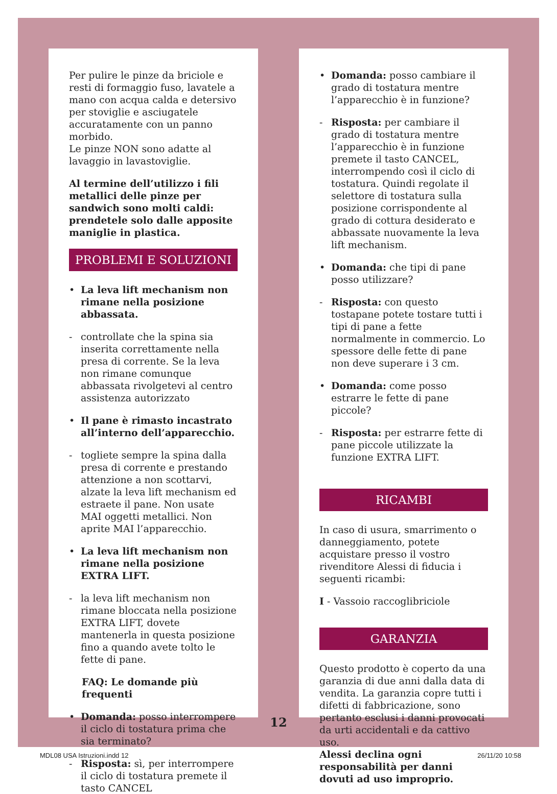Per pulire le pinze da briciole e resti di formaggio fuso, lavatele a mano con acqua calda e detersivo per stoviglie e asciugatele accuratamente con un panno morbido.
Le pinze NON sono adatte al lavaggio in lavastoviglie.
Al termine dell’utilizzo i fili metallici delle pinze per sandwich sono molti caldi: prendetele solo dalle apposite maniglie in plastica.
PROBLEMI E SOLUZIONI
• La leva lift mechanism non rimane nella posizione abbassata.
- controllate che la spina sia inserita correttamente nella presa di corrente. Se la leva non rimane comunque abbassata rivolgetevi al centro assistenza autorizzato
• Il pane è rimasto incastrato all’interno dell’apparecchio.
- togliete sempre la spina dalla presa di corrente e prestando attenzione a non scottarvi, alzate la leva lift mechanism ed estraete il pane. Non usate MAI oggetti metallici. Non aprite MAI l’apparecchio.
• La leva lift mechanism non rimane nella posizione EXTRA LIFT.
- la leva lift mechanism non rimane bloccata nella posizione EXTRA LIFT, dovete mantenerla in questa posizione fino a quando avete tolto le fette di pane.
FAQ: Le domande più frequenti
• Domanda: posso interrompere il ciclo di tostatura prima che sia terminato?
- Risposta: sì, per interrompere il ciclo di tostatura premete il tasto CANCEL
• Domanda: posso cambiare il grado di tostatura mentre l’apparecchio è in funzione?
- Risposta: per cambiare il grado di tostatura mentre l’apparecchio è in funzione premete il tasto CANCEL, interrompendo così il ciclo di tostatura. Quindi regolate il selettore di tostatura sulla posizione corrispondente al grado di cottura desiderato e abbassate nuovamente la leva lift mechanism.
• Domanda: che tipi di pane posso utilizzare?
- Risposta: con questo tostapane potete tostare tutti i tipi di pane a fette normalmente in commercio. Lo spessore delle fette di pane non deve superare i 3 cm.
• Domanda: come posso estrarre le fette di pane piccole?
- Risposta: per estrarre fette di pane piccole utilizzate la funzione EXTRA LIFT.
RICAMBI
In caso di usura, smarrimento o danneggiamento, potete acquistare presso il vostro rivenditore Alessi di fiducia i seguenti ricambi:
I - Vassoio raccoglibriciole
GARANZIA
Questo prodotto è coperto da una garanzia di due anni dalla data di vendita. La garanzia copre tutti i difetti di fabbricazione, sono pertanto esclusi i danni provocati da urti accidentali e da cattivo uso.
Alessi declina ogni responsabilità per danni dovuti ad uso improprio.
12
MDL08 USA Istruzioni.indd 12 26/11/20 10:58